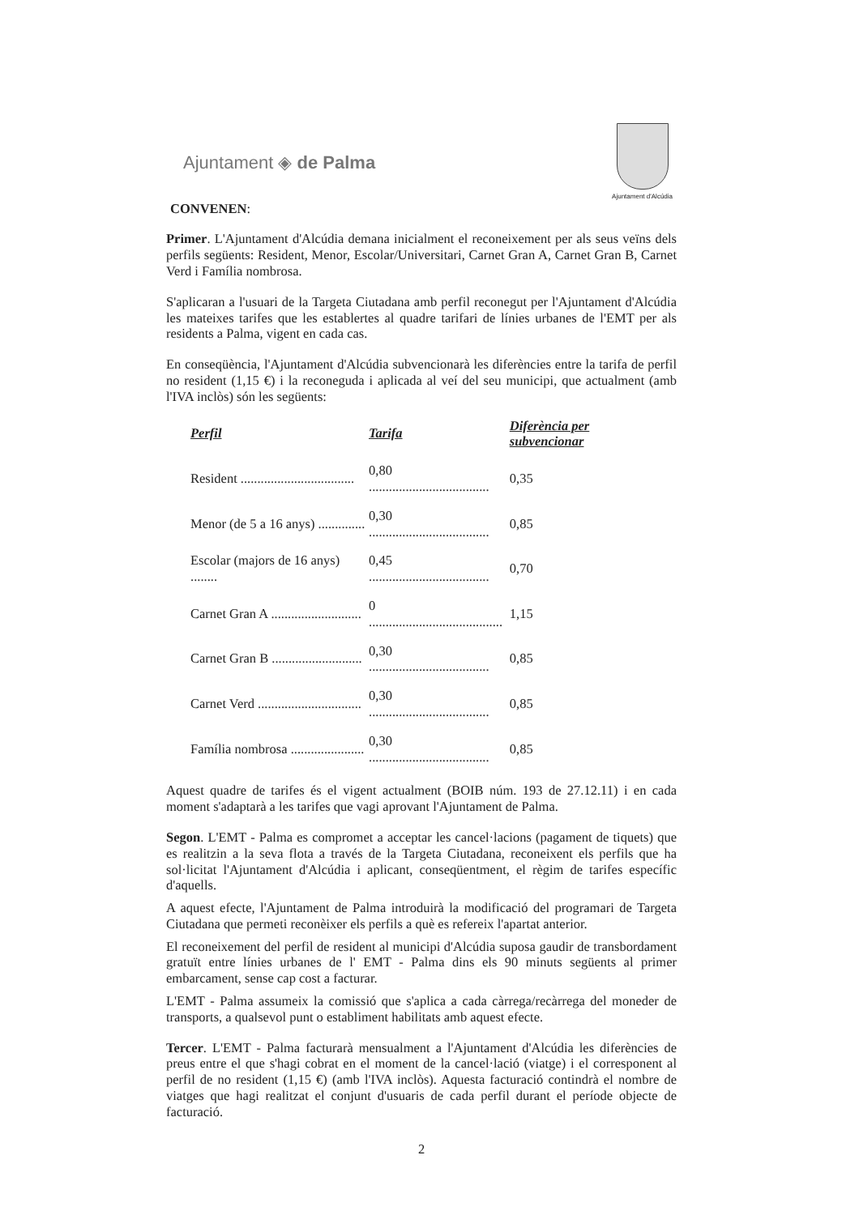Ajuntament ◈ de Palma
Ajuntament d'Alcúdia
CONVENEN:
Primer. L'Ajuntament d'Alcúdia demana inicialment el reconeixement per als seus veïns dels perfils següents: Resident, Menor, Escolar/Universitari, Carnet Gran A, Carnet Gran B, Carnet Verd i Família nombrosa.
S'aplicaran a l'usuari de la Targeta Ciutadana amb perfil reconegut per l'Ajuntament d'Alcúdia les mateixes tarifes que les establertes al quadre tarifari de línies urbanes de l'EMT per als residents a Palma, vigent en cada cas.
En conseqüència, l'Ajuntament d'Alcúdia subvencionarà les diferències entre la tarifa de perfil no resident (1,15 €) i la reconeguda i aplicada al veí del seu municipi, que actualment (amb l'IVA inclòs) són les següents:
| Perfil | Tarifa | Diferència per subvencionar |
| --- | --- | --- |
| Resident .................................. | 0,80 .................................... | 0,35 |
| Menor (de 5 a 16 anys) .............. | 0,30 .................................... | 0,85 |
| Escolar (majors de 16 anys) ........ | 0,45 .................................... | 0,70 |
| Carnet Gran A ........................... | 0 ........................................ | 1,15 |
| Carnet Gran B ........................... | 0,30 .................................... | 0,85 |
| Carnet Verd ............................... | 0,30 .................................... | 0,85 |
| Família nombrosa ...................... | 0,30 .................................... | 0,85 |
Aquest quadre de tarifes és el vigent actualment (BOIB núm. 193 de 27.12.11) i en cada moment s'adaptarà a les tarifes que vagi aprovant l'Ajuntament de Palma.
Segon. L'EMT - Palma es compromet a acceptar les cancel·lacions (pagament de tiquets) que es realitzin a la seva flota a través de la Targeta Ciutadana, reconeixent els perfils que ha sol·licitat l'Ajuntament d'Alcúdia i aplicant, conseqüentment, el règim de tarifes específic d'aquells.
A aquest efecte, l'Ajuntament de Palma introduirà la modificació del programari de Targeta Ciutadana que permeti reconèixer els perfils a què es refereix l'apartat anterior.
El reconeixement del perfil de resident al municipi d'Alcúdia suposa gaudir de transbordament gratuït entre línies urbanes de l' EMT - Palma dins els 90 minuts següents al primer embarcament, sense cap cost a facturar.
L'EMT - Palma assumeix la comissió que s'aplica a cada càrrega/recàrrega del moneder de transports, a qualsevol punt o establiment habilitats amb aquest efecte.
Tercer. L'EMT - Palma facturarà mensualment a l'Ajuntament d'Alcúdia les diferències de preus entre el que s'hagi cobrat en el moment de la cancel·lació (viatge) i el corresponent al perfil de no resident (1,15 €) (amb l'IVA inclòs). Aquesta facturació contindrà el nombre de viatges que hagi realitzat el conjunt d'usuaris de cada perfil durant el període objecte de facturació.
2